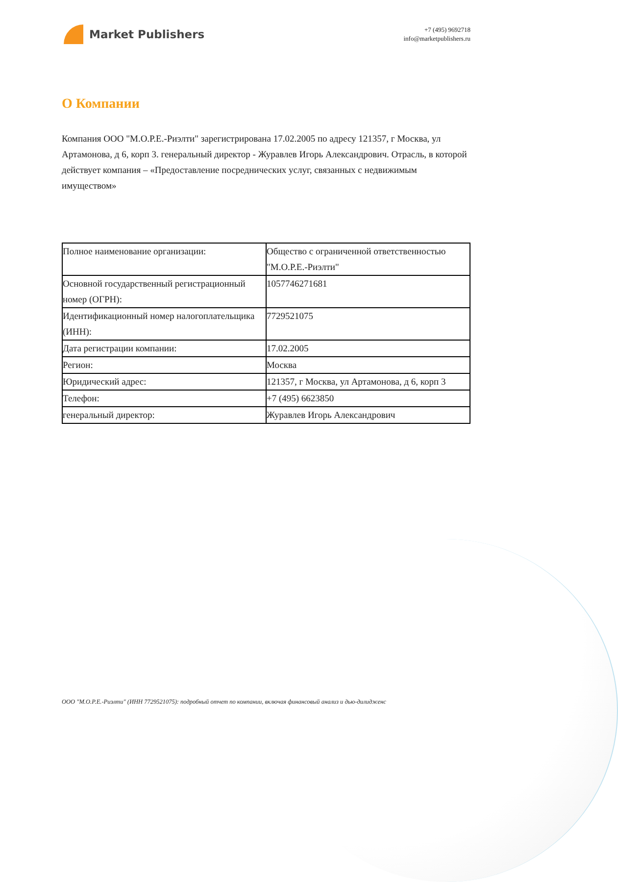Market Publishers
+7 (495) 9692718
info@marketpublishers.ru
О Компании
Компания ООО "М.О.Р.Е.-Риэлти" зарегистрирована 17.02.2005 по адресу 121357, г Москва, ул Артамонова, д 6, корп 3. генеральный директор - Журавлев Игорь Александрович. Отрасль, в которой действует компания – «Предоставление посреднических услуг, связанных с недвижимым имуществом»
| Полное наименование организации: | Общество с ограниченной ответственностью "М.О.Р.Е.-Риэлти" |
| Основной государственный регистрационный номер (ОГРН): | 1057746271681 |
| Идентификационный номер налогоплательщика (ИНН): | 7729521075 |
| Дата регистрации компании: | 17.02.2005 |
| Регион: | Москва |
| Юридический адрес: | 121357, г Москва, ул Артамонова, д 6, корп 3 |
| Телефон: | +7 (495) 6623850 |
| генеральный директор: | Журавлев Игорь Александрович |
ООО "М.О.Р.Е.-Риэлти" (ИНН 7729521075): подробный отчет по компании, включая финансовый анализ и дью-дилидженс